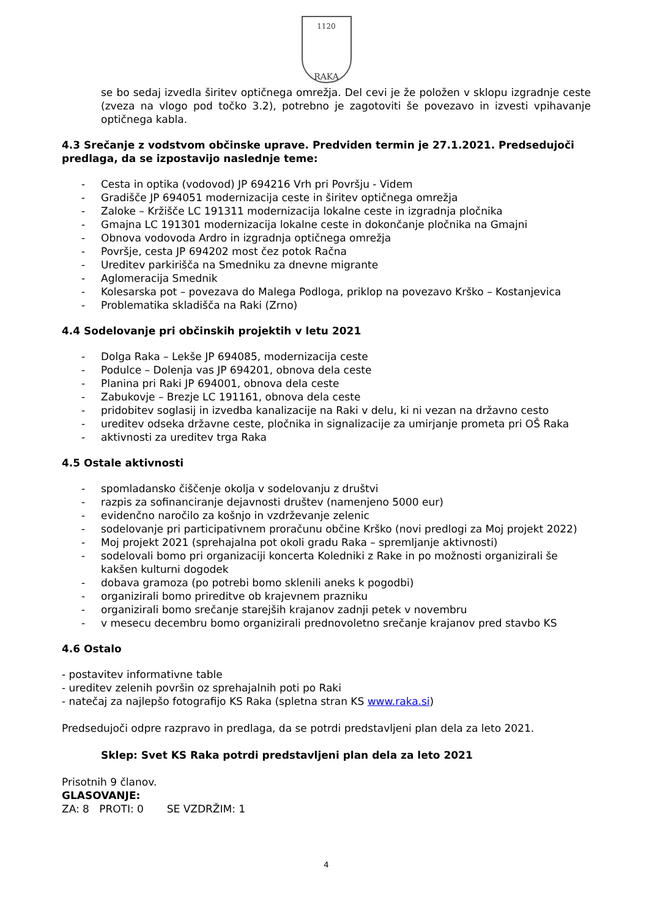1120
RAKA
se bo sedaj izvedla širitev optičnega omrežja. Del cevi je že položen v sklopu izgradnje ceste (zveza na vlogo pod točko 3.2), potrebno je zagotoviti še povezavo in izvesti vpihavanje optičnega kabla.
4.3 Srečanje z vodstvom občinske uprave. Predviden termin je 27.1.2021. Predsedujoči predlaga, da se izpostavijo naslednje teme:
- Cesta in optika (vodovod) JP 694216 Vrh pri Površju - Videm
- Gradišče JP 694051 modernizacija ceste in širitev optičnega omrežja
- Zaloke – Kržišče LC 191311 modernizacija lokalne ceste in izgradnja pločnika
- Gmajna LC 191301 modernizacija lokalne ceste in dokončanje pločnika na Gmajni
- Obnova vodovoda Ardro in izgradnja optičnega omrežja
- Površje, cesta JP 694202 most čez potok Račna
- Ureditev parkirišča na Smedniku za dnevne migrante
- Aglomeracija Smednik
- Kolesarska pot – povezava do Malega Podloga, priklop na povezavo Krško – Kostanjevica
- Problematika skladišča na Raki (Zrno)
4.4 Sodelovanje pri občinskih projektih v letu 2021
- Dolga Raka – Lekše JP 694085, modernizacija ceste
- Podulce – Dolenja vas JP 694201, obnova dela ceste
- Planina pri Raki JP 694001, obnova dela ceste
- Zabukovje – Brezje LC 191161, obnova dela ceste
- pridobitev soglasij in izvedba kanalizacije na Raki v delu, ki ni vezan na državno cesto
- ureditev odseka državne ceste, pločnika in signalizacije za umirjanje prometa pri OŠ Raka
- aktivnosti za ureditev trga Raka
4.5 Ostale aktivnosti
- spomladansko čiščenje okolja v sodelovanju z društvi
- razpis za sofinanciranje dejavnosti društev (namenjeno 5000 eur)
- evidenčno naročilo za košnjo in vzdrževanje zelenic
- sodelovanje pri participativnem proračunu občine Krško (novi predlogi za Moj projekt 2022)
- Moj projekt 2021 (sprehajalna pot okoli gradu Raka – spremljanje aktivnosti)
- sodelovali bomo pri organizaciji koncerta Koledniki z Rake in po možnosti organizirali še kakšen kulturni dogodek
- dobava gramoza (po potrebi bomo sklenili aneks k pogodbi)
- organizirali bomo prireditve ob krajevnem prazniku
- organizirali bomo srečanje starejših krajanov zadnji petek v novembru
- v mesecu decembru bomo organizirali prednovoletno srečanje krajanov pred stavbo KS
4.6 Ostalo
- postavitev informativne table
- ureditev zelenih površin oz sprehajalnih poti po Raki
- natečaj za najlepšo fotografijo KS Raka (spletna stran KS www.raka.si)
Predsedujoči odpre razpravo in predlaga, da se potrdi predstavljeni plan dela za leto 2021.
Sklep: Svet KS Raka potrdi predstavljeni plan dela za leto 2021
Prisotnih 9 članov.
GLASOVANJE:
ZA: 8 PROTI: 0 SE VZDRŽIM: 1
4